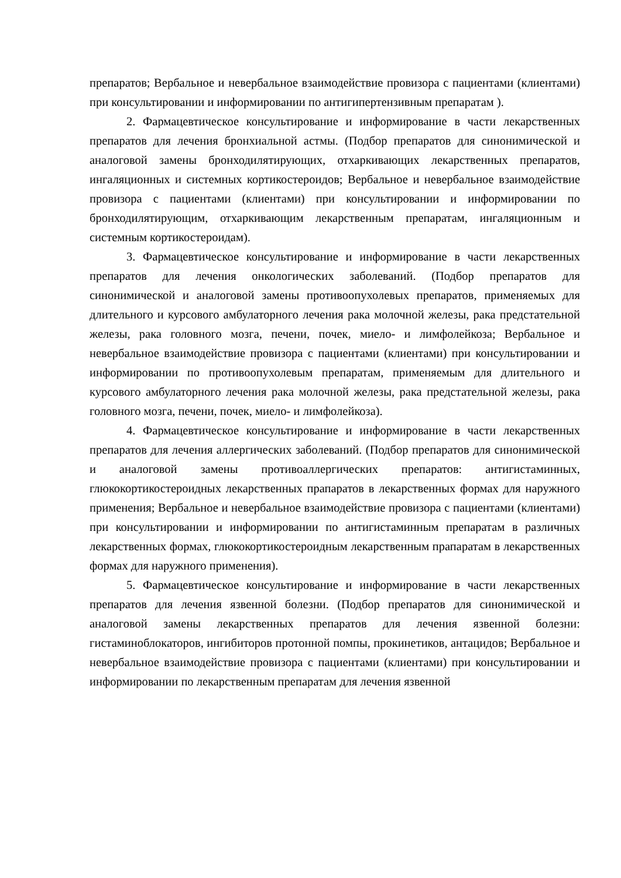препаратов; Вербальное и невербальное взаимодействие провизора с пациентами (клиентами) при консультировании и информировании по антигипертензивным препаратам ).
2. Фармацевтическое консультирование и информирование в части лекарственных препаратов для лечения бронхиальной астмы. (Подбор препаратов для синонимической и аналоговой замены бронходилятирующих, отхаркивающих лекарственных препаратов, ингаляционных и системных кортикостероидов; Вербальное и невербальное взаимодействие провизора с пациентами (клиентами) при консультировании и информировании по бронходилятирующим, отхаркивающим лекарственным препаратам, ингаляционным и системным кортикостероидам).
3. Фармацевтическое консультирование и информирование в части лекарственных препаратов для лечения онкологических заболеваний. (Подбор препаратов для синонимической и аналоговой замены противоопухолевых препаратов, применяемых для длительного и курсового амбулаторного лечения рака молочной железы, рака предстательной железы, рака головного мозга, печени, почек, миело- и лимфолейкоза; Вербальное и невербальное взаимодействие провизора с пациентами (клиентами) при консультировании и информировании по противоопухолевым препаратам, применяемым для длительного и курсового амбулаторного лечения рака молочной железы, рака предстательной железы, рака головного мозга, печени, почек, миело- и лимфолейкоза).
4. Фармацевтическое консультирование и информирование в части лекарственных препаратов для лечения аллергических заболеваний. (Подбор препаратов для синонимической и аналоговой замены противоаллергических препаратов: антигистаминных, глюкокортикостероидных лекарственных прапаратов в лекарственных формах для наружного применения; Вербальное и невербальное взаимодействие провизора с пациентами (клиентами) при консультировании и информировании по антигистаминным препаратам в различных лекарственных формах, глюкокортикостероидным лекарственным прапаратам в лекарственных формах для наружного применения).
5. Фармацевтическое консультирование и информирование в части лекарственных препаратов для лечения язвенной болезни. (Подбор препаратов для синонимической и аналоговой замены лекарственных препаратов для лечения язвенной болезни: гистаминоблокаторов, ингибиторов протонной помпы, прокинетиков, антацидов; Вербальное и невербальное взаимодействие провизора с пациентами (клиентами) при консультировании и информировании по лекарственным препаратам для лечения язвенной